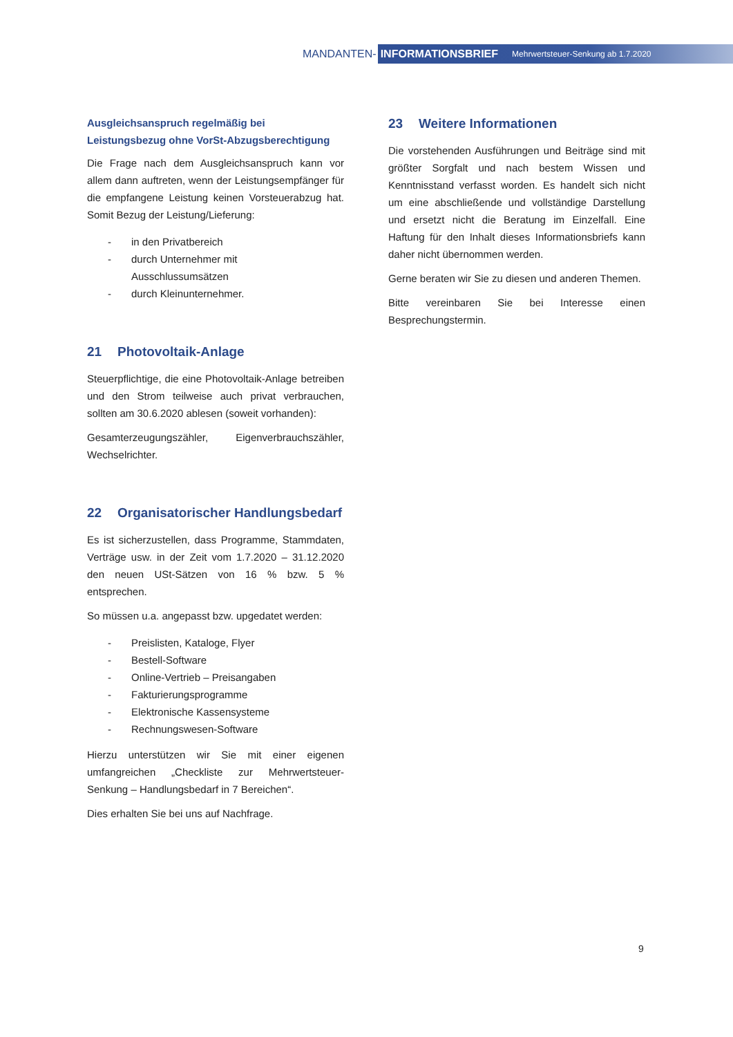MANDANTEN-
INFORMATIONSBRIEF Mehrwertsteuer-Senkung ab 1.7.2020
Ausgleichsanspruch regelmäßig bei Leistungsbezug ohne VorSt-Abzugsberechtigung
Die Frage nach dem Ausgleichsanspruch kann vor allem dann auftreten, wenn der Leistungsempfänger für die empfangene Leistung keinen Vorsteuerabzug hat. Somit Bezug der Leistung/Lieferung:
- in den Privatbereich
- durch Unternehmer mit
Ausschlussumsätzen
- durch Kleinunternehmer.
21 Photovoltaik-Anlage
Steuerpflichtige, die eine Photovoltaik-Anlage betreiben und den Strom teilweise auch privat verbrauchen, sollten am 30.6.2020 ablesen (soweit vorhanden):
Gesamterzeugungszähler, Eigenverbrauchszähler, Wechselrichter.
22 Organisatorischer Handlungsbedarf
Es ist sicherzustellen, dass Programme, Stammdaten, Verträge usw. in der Zeit vom 1.7.2020 – 31.12.2020 den neuen USt-Sätzen von 16 % bzw. 5 % entsprechen.
So müssen u.a. angepasst bzw. upgedatet werden:
- Preislisten, Kataloge, Flyer
- Bestell-Software
- Online-Vertrieb – Preisangaben
- Fakturierungsprogramme
- Elektronische Kassensysteme
- Rechnungswesen-Software
Hierzu unterstützen wir Sie mit einer eigenen umfangreichen „Checkliste zur Mehrwertsteuer-Senkung – Handlungsbedarf in 7 Bereichen“.
Dies erhalten Sie bei uns auf Nachfrage.
23 Weitere Informationen
Die vorstehenden Ausführungen und Beiträge sind mit größter Sorgfalt und nach bestem Wissen und Kenntnisstand verfasst worden. Es handelt sich nicht um eine abschließende und vollständige Darstellung und ersetzt nicht die Beratung im Einzelfall. Eine Haftung für den Inhalt dieses Informationsbriefs kann daher nicht übernommen werden.
Gerne beraten wir Sie zu diesen und anderen Themen.
Bitte vereinbaren Sie bei Interesse einen Besprechungstermin.
9